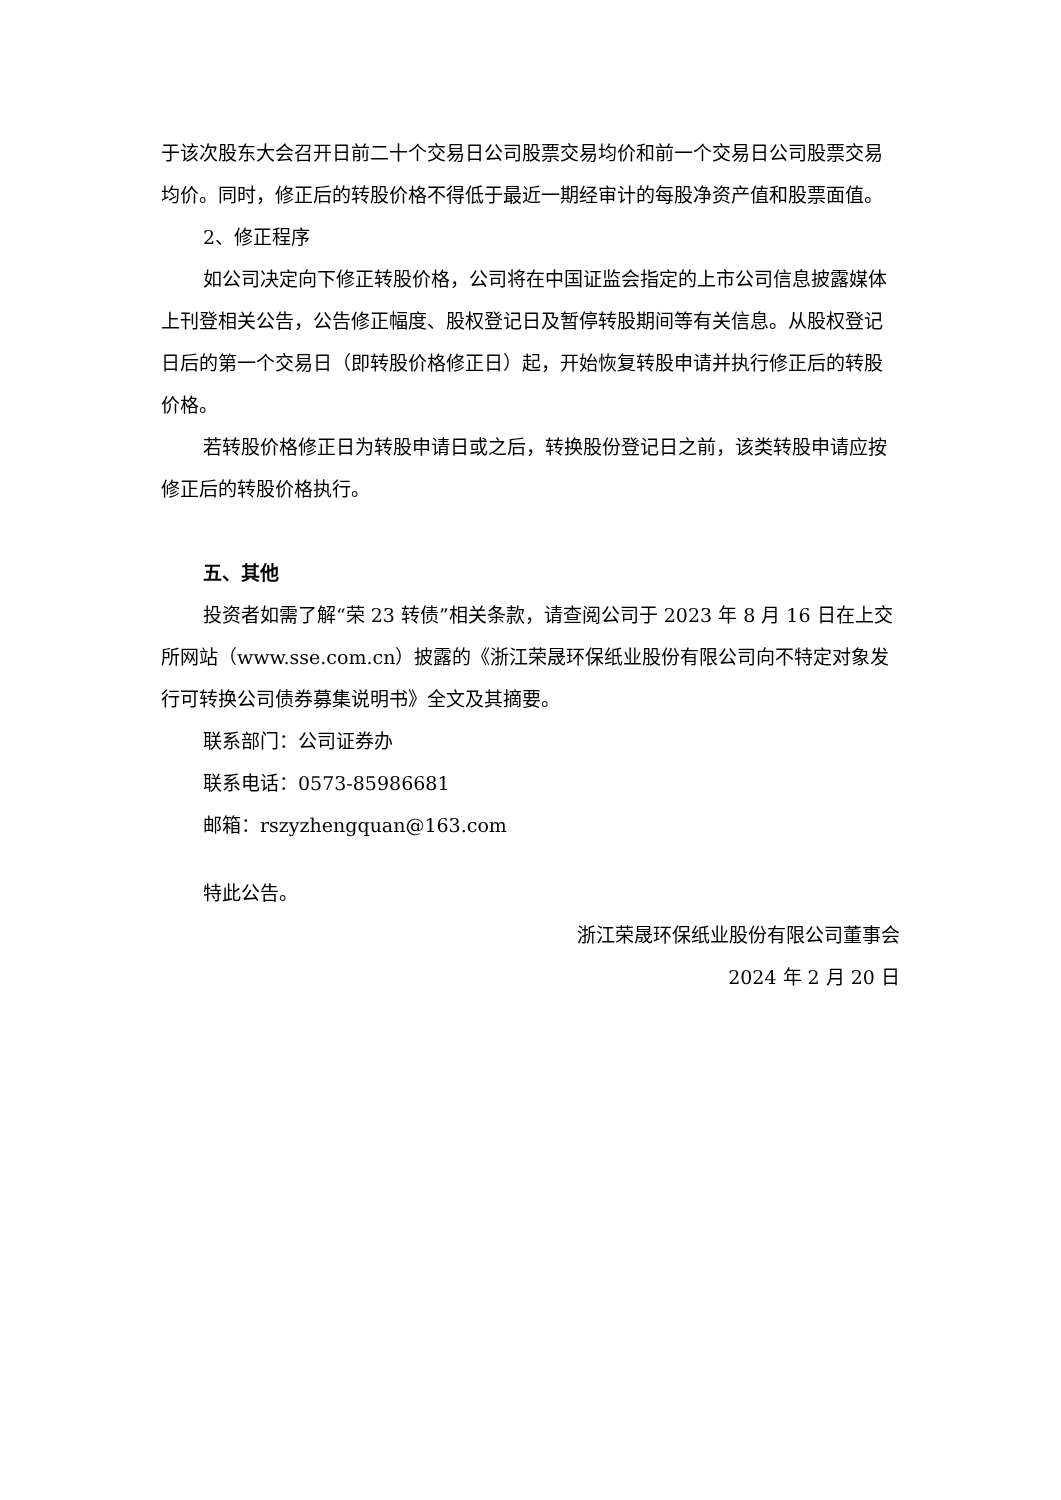于该次股东大会召开日前二十个交易日公司股票交易均价和前一个交易日公司股票交易均价。同时，修正后的转股价格不得低于最近一期经审计的每股净资产值和股票面值。
2、修正程序
如公司决定向下修正转股价格，公司将在中国证监会指定的上市公司信息披露媒体上刊登相关公告，公告修正幅度、股权登记日及暂停转股期间等有关信息。从股权登记日后的第一个交易日（即转股价格修正日）起，开始恢复转股申请并执行修正后的转股价格。
若转股价格修正日为转股申请日或之后，转换股份登记日之前，该类转股申请应按修正后的转股价格执行。
五、其他
投资者如需了解“荣 23 转债”相关条款，请查阅公司于 2023 年 8 月 16 日在上交所网站（www.sse.com.cn）披露的《浙江荣晟环保纸业股份有限公司向不特定对象发行可转换公司债券募集说明书》全文及其摘要。
联系部门：公司证券办
联系电话：0573-85986681
邮箱：rszyzhengquan@163.com
特此公告。
浙江荣晟环保纸业股份有限公司董事会
2024 年 2 月 20 日